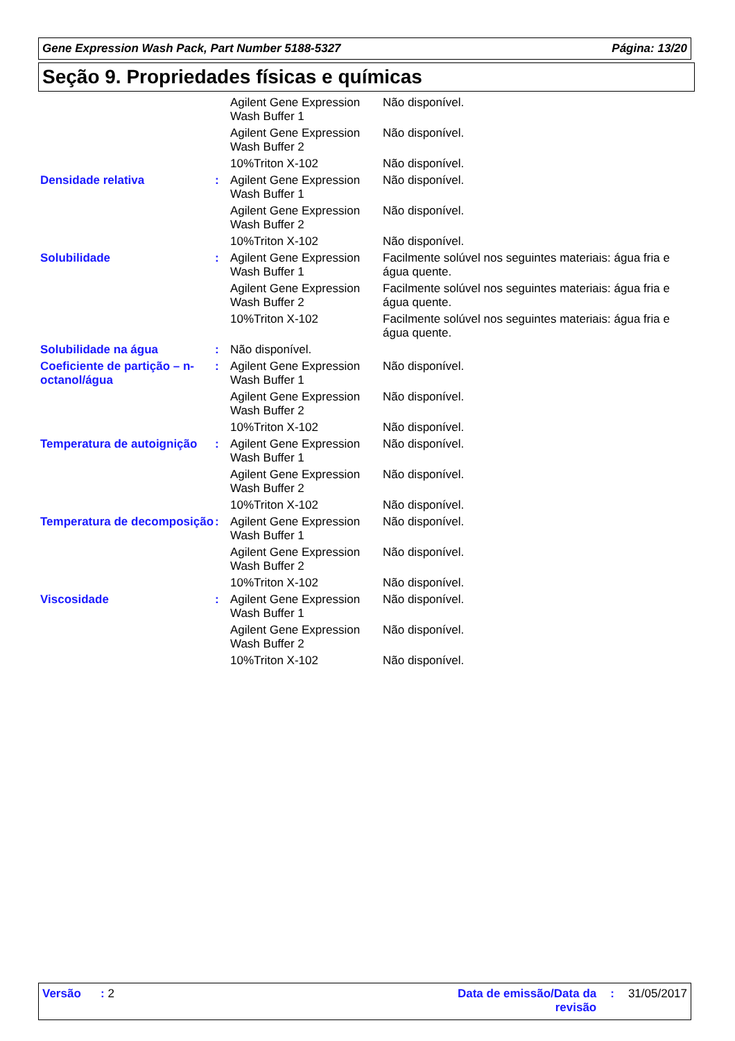Gene Expression Wash Pack, Part Number 5188-5327 Página: 13/20
Seção 9. Propriedades físicas e químicas
| | | Agilent Gene Expression Wash Buffer 1 | Não disponível. |
| | | Agilent Gene Expression Wash Buffer 2 | Não disponível. |
| | | 10%Triton X-102 | Não disponível. |
| Densidade relativa | : | Agilent Gene Expression Wash Buffer 1 | Não disponível. |
| | | Agilent Gene Expression Wash Buffer 2 | Não disponível. |
| | | 10%Triton X-102 | Não disponível. |
| Solubilidade | : | Agilent Gene Expression Wash Buffer 1 | Facilmente solúvel nos seguintes materiais: água fria e água quente. |
| | | Agilent Gene Expression Wash Buffer 2 | Facilmente solúvel nos seguintes materiais: água fria e água quente. |
| | | 10%Triton X-102 | Facilmente solúvel nos seguintes materiais: água fria e água quente. |
| Solubilidade na água | : | Não disponível. | |
| Coeficiente de partição – n-octanol/água | : | Agilent Gene Expression Wash Buffer 1 | Não disponível. |
| | | Agilent Gene Expression Wash Buffer 2 | Não disponível. |
| | | 10%Triton X-102 | Não disponível. |
| Temperatura de autoignição | : | Agilent Gene Expression Wash Buffer 1 | Não disponível. |
| | | Agilent Gene Expression Wash Buffer 2 | Não disponível. |
| | | 10%Triton X-102 | Não disponível. |
| Temperatura de decomposição | : | Agilent Gene Expression Wash Buffer 1 | Não disponível. |
| | | Agilent Gene Expression Wash Buffer 2 | Não disponível. |
| | | 10%Triton X-102 | Não disponível. |
| Viscosidade | : | Agilent Gene Expression Wash Buffer 1 | Não disponível. |
| | | Agilent Gene Expression Wash Buffer 2 | Não disponível. |
| | | 10%Triton X-102 | Não disponível. |
Versão : 2 Data de emissão/Data da
revisão: 31/05/2017